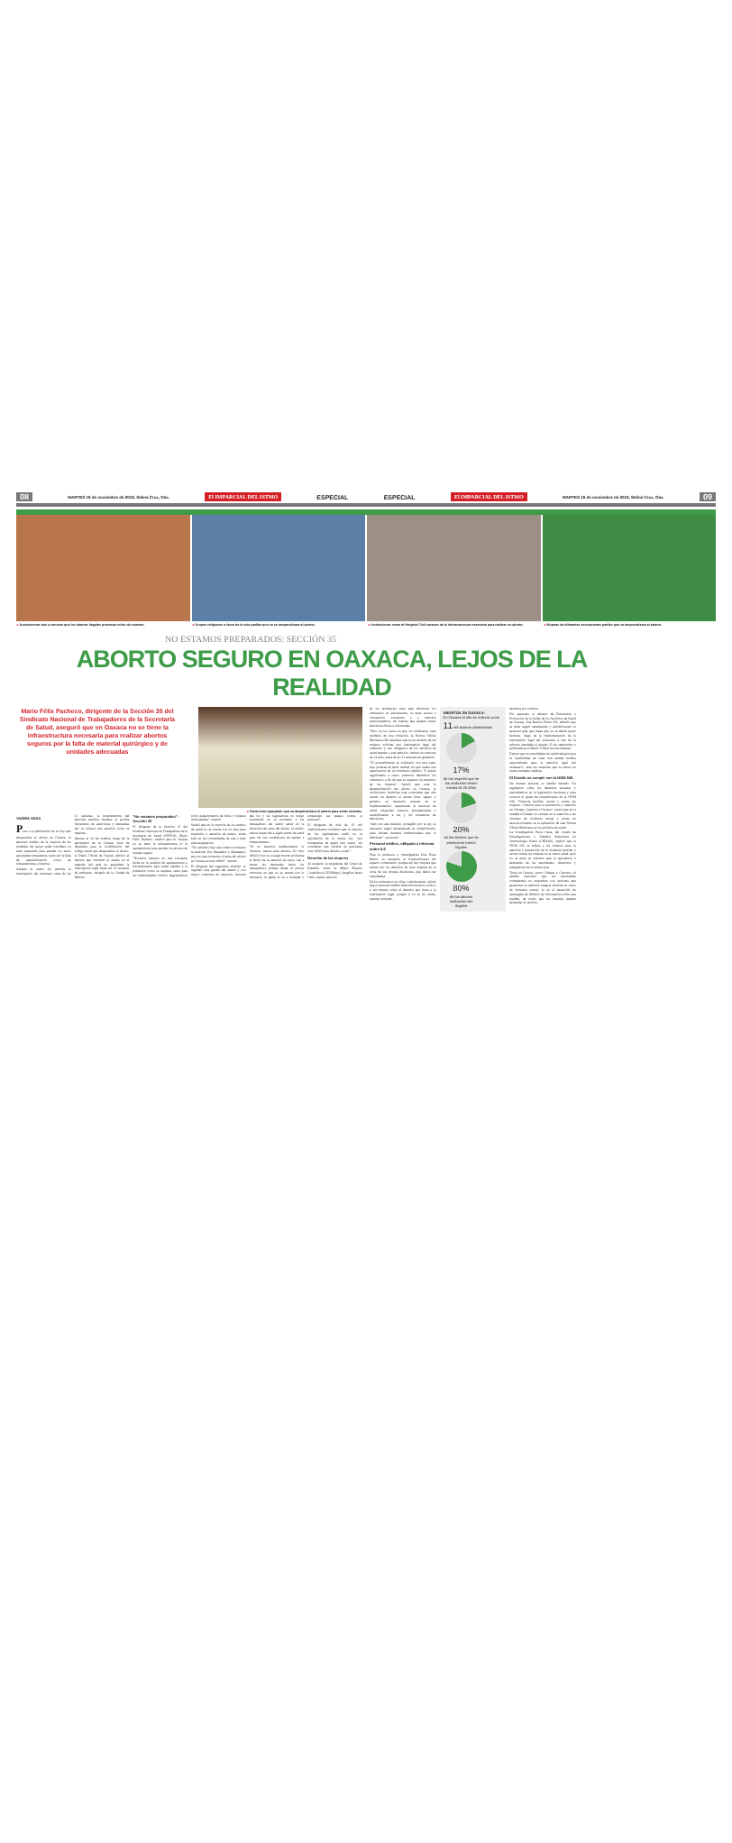08 MARTES 19 de noviembre de 2019, Salina Cruz, Oax. El IMPARCIAL DEL ISTMO ESPECIAL ESPECIAL El IMPARCIAL DEL ISTMO MARTES 19 de noviembre de 2019, Salina Cruz, Oax. 09
►Asociaciones dan a conocer que los abortos ilegales provocan miles de muertes. ►Grupos religiosos a favor de la vida pedían que no se despenalizara el aborto. ►Instituciones como el Hospital Civil carecen de la infraestructura necesaria para realizar un aborto. ►Mujeres de diferentes asociaciones pedían que se despenalizara el aborto.
NO ESTAMOS PREPARADOS: SECCIÓN 35
ABORTO SEGURO EN OAXACA, LEJOS DE LA REALIDAD
Mario Félix Pacheco, dirigente de la Sección 35 del Sindicato Nacional de Trabajadores de la Secretaría de Salud, aseguró que en Oaxaca no se tiene la infraestructura necesaria para realizar abortos seguros por la falta de material quirúrgico y de unidades adecuadas
►Feministas apoyaban que se despenalizara el aborto para evitar muertes.
YADIRA SOSA
Pese a la publicación de la Ley que despenaliza el aborto en Oaxaca, el personal médico de la mayoría de las unidades del sector salud considera no estar preparado para atender los casos que puedan presentarse, tanto por la falta de especialización como de infraestructura e insumos.
Aunque la nueva ley permite la interrupción del embarazo antes de las 12 semanas, la incertidumbre del personal también obedece al posible incremento de atenciones y demandas por no ofrecer una atención como se requiera.
Apenas el 24 de octubre, luego de la aprobación de la Cámara local de diputados para la modificación del código penal que despenaliza el aborto, el Diario Oficial de Oaxaca publicó el decreto que convirtió al estado en el segundo del país en garantizar la interrupción legal hasta las 12 semanas de embarazo, después de la Ciudad de México.
"No estamos preparados": Sección 35
El dirigente de la Sección 35 del Sindicato Nacional de Trabajadores de la Secretaría de Salud (SNTSA), Mario Félix Pacheco, explicó que en Oaxaca no se tiene la infraestructura ni el equipamiento para atender los abortos de manera segura.
"Nosotros estamos en una constante lucha en la petición de equipamiento e infraestructura para poder atender a la población como se requiere, tanto para las enfermedades crónico degenerativas como padecimientos de niños y mujeres embarazadas", explicó.
Señaló que en la mayoría de los centros de salud no se cuenta con un área para expulsión o atención de partos, sobre todo en las comunidades de alta y muy alta marginación.
"No sabemos bajo qué criterios tomaron la decisión (los diputados y diputadas), pero en este momento el tema del aborto en Oaxaca es muy difícil", insistió.
El dirigente del organismo sindical, el segundo más grande del estado y con mayor cobertura de atención, lamentó que los y las legisladoras no hayan consultado en su momento a los trabajadores del sector salud en la discusión del tema del aborto, ni mucho menos hayan ido a algún centro de salud para ver sus condiciones de equipo e infraestructura.
"Si no tenemos medicamentos ni insumos, menos para abortos. Es muy difícil y nos va a cargar mucho problema el hecho de la atención de estos; van a crecer las demandas hacia los trabajadores, porque desde el primer momento en que no se cuente con lo necesario, la gente se va a molestar y empezarán las quejas contra el personal".
El dirigente de más de 10 mil sindicalizados consideró que la mayoría de los legisladores cedió en la aprobación de la nueva ley, "por insistencias de algún otro sector, sin considerar que vendría un panorama muy difícil para llevarlo a cabo".
Derecho de las mujeres
Al respecto, la presidenta del Grupo de Estudios sobre la Mujer Rosario Castellanos (GESMujer), Angélica Ayala Ortiz, expuso que uno
de los principales retos para disminuir los embarazos en adolescentes, es tener acceso a orientación, consejería y a métodos anticonceptivos, de manera que puedan tomar decisiones libres e informadas.
"Pero en los casos en que los embarazos sean producto de una violación, la Norma Oficial Mexicana 046 establece que es un derecho de las mujeres solicitar una interrupción legal del embarazo y una obligación de los servicios de salud atender a esta petición, incluso en menores de 14 años, antes de las 12 semanas de gestación.
"El procedimiento es solicitarlo con una carta, bajo protesta de decir verdad, sin que medie una autorización de un ministerio público. Y, dando seguimiento a casos, podemos identificar los obstáculos a fin de que se respeten los derechos de las mujeres". Señaló que ante la despenalización del aborto en Oaxaca, el movimiento feminista está consciente que aún siendo un derecho el aborto libre, seguro y gratuito, es necesario avanzar en su implementación, capacitando al personal de salud, asignando recursos presupuestales y sensibilizando a las y los tomadores de decisiones.
"Aún con este derecho, protegido por la ley, es necesario seguir demandando su cumplimiento, pues existen barreras institucionales que lo dificultan", reconoció.
Personal médico, obligado a informar sobre ILE
Para la profesora e investigadora Lina Rosa Berrio, es necesario el fortalecimiento del espacio comunitario, porque ahí hay mujeres que luchan por los derechos de otras mujeres en la toma de sus propias decisiones, que deben ser respaldadas.
De los embarazos en niñas o adolescentes, señaló que el personal médico debe informarles a ellas y a sus tutores sobre el derecho que tiene a la interrupción legal, porque si no se les oferta, estarían violando
ABORTOS EN OAXACA:
En Oaxaca al año se realizan unos 11 mil abortos clandestinos
17%
de las mujeres que se los realizaron tienen menos de 20 años
20%
de los abortos que se practicaron fueron legales
80%
de los abortos realizados son ilegales
derechos por omisión.
Por separado, el director de Prevención y Promoción de la Salud de los Servicios de Salud de Oaxaca, José Ramón Pintor Sill, admitió que se debe seguir capacitando y sensibilizando al personal para que sepan que no se deben poner barreras, luego de la implementación de la interrupción legal del embarazo a raíz de la reforma aprobada el pasado 25 de septiembre y publicada en el Diario Oficial un mes después.
Expuso que las autoridades de salud trabajan para la "posibilidad de crear una unidad médica especializada para la atención legal del embarazo", ante las carencias que se tienen en varias unidades médicas.
El Estado no cumple con la NOM 046
De manera reciente, el estudio titulado "La regulación sobre los derechos sexuales y reproductivos en la legislación mexicana y para conocer el grado de cumplimiento de la NOM 046. Violencia familiar, sexual y contra las mujeres. Criterios para la prevención y atención en Chiapas, Guerrero y Oaxaca", reveló que en la entidad el Estado no cumple en la atención a las víctimas de violencia sexual y existe un desconocimiento en la aplicación de esta Norma Oficial Mexicana en los servicios de salud.
La investigadora Paola Sesia, del Centro de Investigaciones y Estudios Superiores en Antropología Social (CIESAS), explicó que la NOM 046 se refiere a los criterios para la atención y prevención de la violencia familiar y sexual contra las mujeres en el sector salud, pero no se pone en práctica ante la ignorancia o desinterés de las autoridades, directivos y trabajadores de la misma área.
Tanto en Oaxaca, como Chiapas y Guerrero, el estudio demostró que las autoridades competentes no responden con acciones que garanticen la atención integral prevista en casos de violencia sexual, ni en el desarrollo de estrategias de difusión de información sobre esta medida, de modo que las usuarias puedan demandar el servicio.